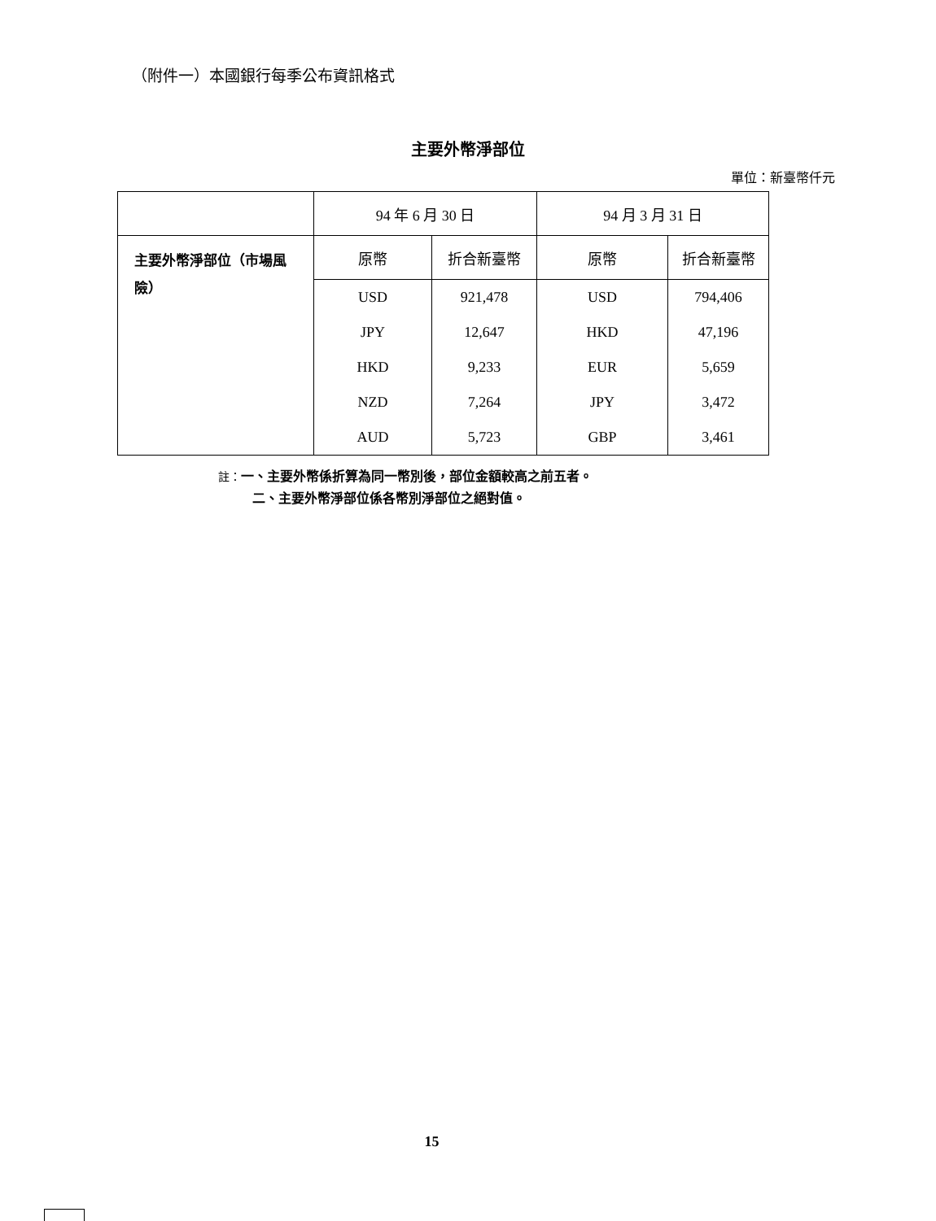（附件一）本國銀行每季公布資訊格式
主要外幣淨部位
單位：新臺幣仟元
| | 94 年 6 月 30 日 | | 94 月 3 月 31 日 | |
| --- | --- | --- | --- | --- |
| 主要外幣淨部位（市場風險） | 原幣 | 折合新臺幣 | 原幣 | 折合新臺幣 |
| | USD | 921,478 | USD | 794,406 |
| | JPY | 12,647 | HKD | 47,196 |
| | HKD | 9,233 | EUR | 5,659 |
| | NZD | 7,264 | JPY | 3,472 |
| | AUD | 5,723 | GBP | 3,461 |
註：一、主要外幣係折算為同一幣別後，部位金額較高之前五者。
二、主要外幣淨部位係各幣別淨部位之絕對值。
15